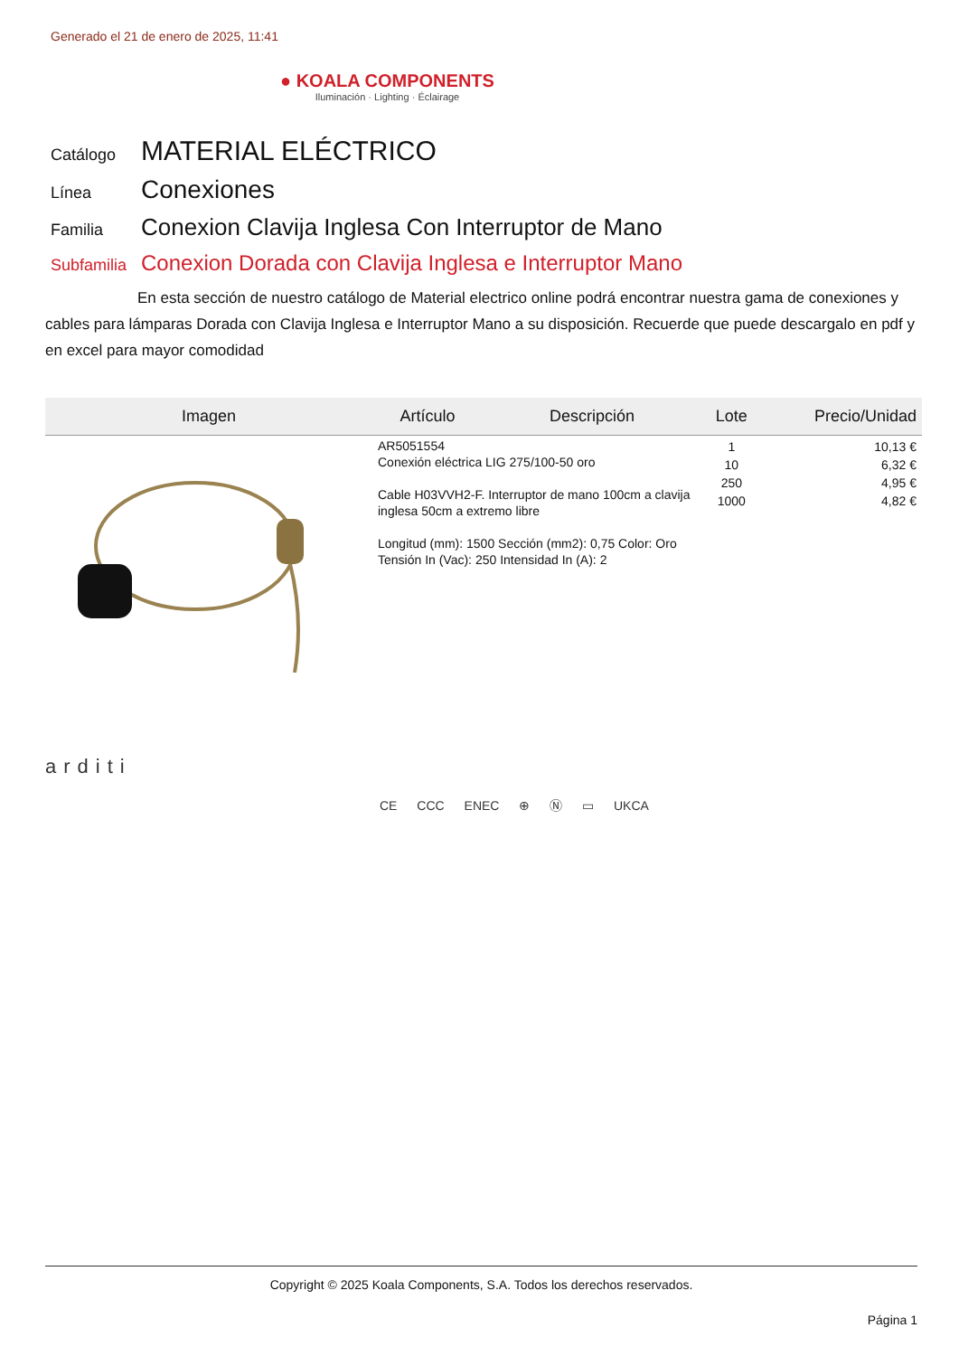Generado el 21 de enero de 2025, 11:41
● KOALA COMPONENTS
Iluminación · Lighting · Éclairage
Catálogo
MATERIAL ELÉCTRICO
Línea
Conexiones
Familia
Conexion Clavija Inglesa Con Interruptor de Mano
Subfamilia
Conexion Dorada con Clavija Inglesa e Interruptor Mano
En esta sección de nuestro catálogo de Material electrico online podrá encontrar nuestra gama de conexiones y cables para lámparas Dorada con Clavija Inglesa e Interruptor Mano a su disposición. Recuerde que puede descargalo en pdf y en excel para mayor comodidad
| Imagen | Artículo | Descripción | Lote | Precio/Unidad |
| --- | --- | --- | --- | --- |
| | AR5051554 Conexión eléctrica LIG 275/100-50 oro Cable H03VVH2-F. Interruptor de mano 100cm a clavija inglesa 50cm a extremo libre Longitud (mm): 1500 Sección (mm2): 0,75 Color: Oro Tensión In (Vac): 250 Intensidad In (A): 2 | | 1 10 250 1000 | 10,13 € 6,32 € 4,95 € 4,82 € |
arditi
CE CCC ENEC ⊕ Ⓝ ▭ UKCA
Copyright © 2025 Koala Components, S.A. Todos los derechos reservados.
Página 1